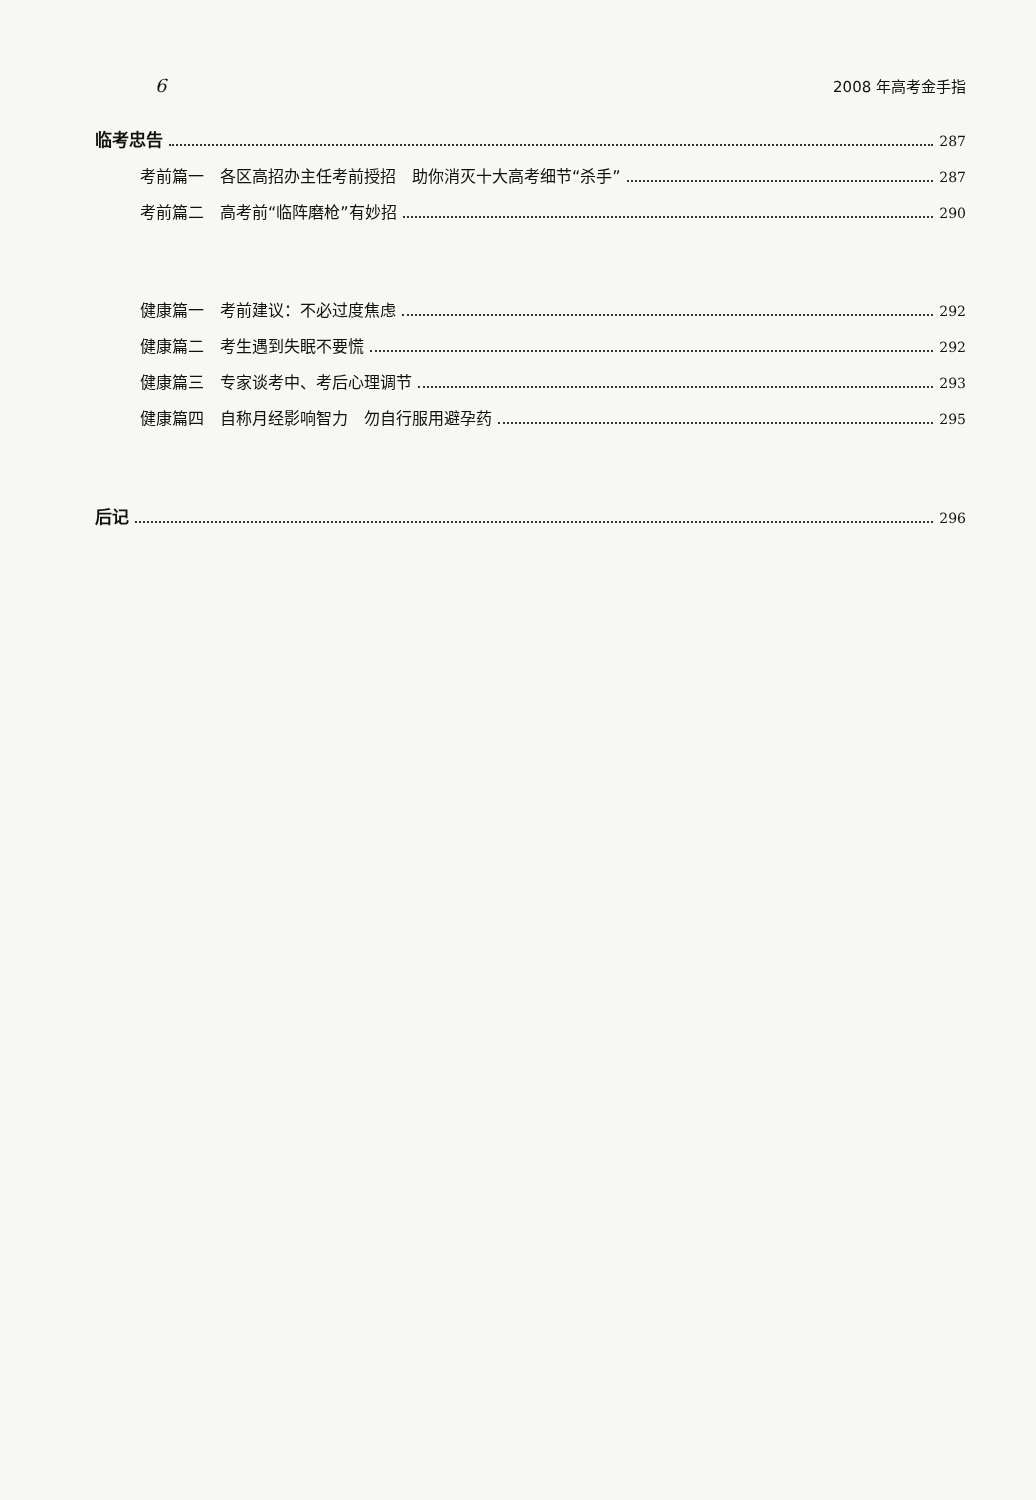6 2008 年高考金手指
临考忠告 287
考前篇一　各区高招办主任考前授招　助你消灭十大高考细节“杀手” 287
考前篇二　高考前“临阵磨枪”有妙招 290
健康篇一　考前建议：不必过度焦虑 292
健康篇二　考生遇到失眠不要慌 292
健康篇三　专家谈考中、考后心理调节 293
健康篇四　自称月经影响智力　勿自行服用避孕药 295
后记 296